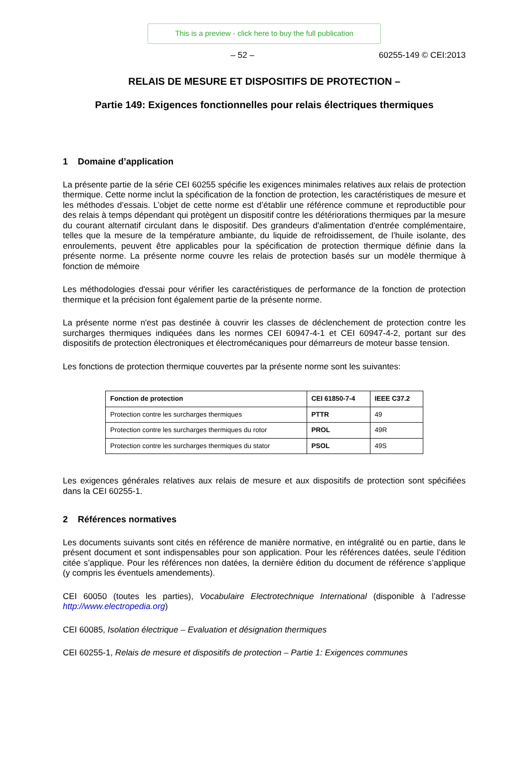This is a preview - click here to buy the full publication
– 52 – 60255-149 © CEI:2013
RELAIS DE MESURE ET DISPOSITIFS DE PROTECTION –
Partie 149: Exigences fonctionnelles pour relais électriques thermiques
1 Domaine d’application
La présente partie de la série CEI 60255 spécifie les exigences minimales relatives aux relais de protection thermique. Cette norme inclut la spécification de la fonction de protection, les caractéristiques de mesure et les méthodes d’essais. L’objet de cette norme est d’établir une référence commune et reproductible pour des relais à temps dépendant qui protègent un dispositif contre les détériorations thermiques par la mesure du courant alternatif circulant dans le dispositif. Des grandeurs d'alimentation d'entrée complémentaire, telles que la mesure de la température ambiante, du liquide de refroidissement, de l’huile isolante, des enroulements, peuvent être applicables pour la spécification de protection thermique définie dans la présente norme. La présente norme couvre les relais de protection basés sur un modèle thermique à fonction de mémoire
Les méthodologies d'essai pour vérifier les caractéristiques de performance de la fonction de protection thermique et la précision font également partie de la présente norme.
La présente norme n'est pas destinée à couvrir les classes de déclenchement de protection contre les surcharges thermiques indiquées dans les normes CEI 60947-4-1 et CEI 60947-4-2, portant sur des dispositifs de protection électroniques et électromécaniques pour démarreurs de moteur basse tension.
Les fonctions de protection thermique couvertes par la présente norme sont les suivantes:
| Fonction de protection | CEI 61850-7-4 | IEEE C37.2 |
| --- | --- | --- |
| Protection contre les surcharges thermiques | PTTR | 49 |
| Protection contre les surcharges thermiques du rotor | PROL | 49R |
| Protection contre les surcharges thermiques du stator | PSOL | 49S |
Les exigences générales relatives aux relais de mesure et aux dispositifs de protection sont spécifiées dans la CEI 60255-1.
2 Références normatives
Les documents suivants sont cités en référence de manière normative, en intégralité ou en partie, dans le présent document et sont indispensables pour son application. Pour les références datées, seule l’édition citée s’applique. Pour les références non datées, la dernière édition du document de référence s’applique (y compris les éventuels amendements).
CEI 60050 (toutes les parties), Vocabulaire Electrotechnique International (disponible à l’adresse http://www.electropedia.org)
CEI 60085, Isolation électrique – Evaluation et désignation thermiques
CEI 60255-1, Relais de mesure et dispositifs de protection – Partie 1: Exigences communes